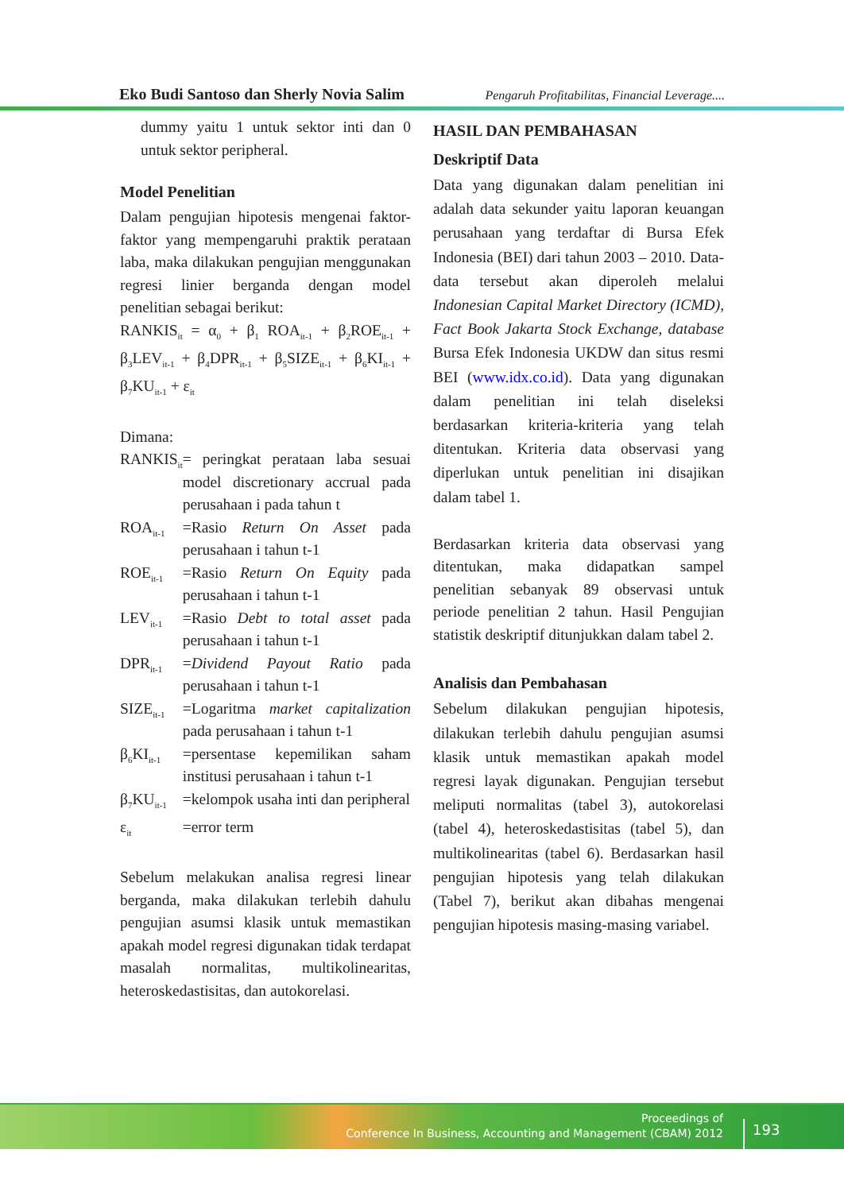Eko Budi Santoso dan Sherly Novia Salim Pengaruh Profitabilitas, Financial Leverage....
dummy yaitu 1 untuk sektor inti dan 0 untuk sektor peripheral.
Model Penelitian
Dalam pengujian hipotesis mengenai faktor-faktor yang mempengaruhi praktik perataan laba, maka dilakukan pengujian menggunakan regresi linier berganda dengan model penelitian sebagai berikut:
RANKIS<sub>it</sub> = α<sub>0</sub> + β<sub>1</sub> ROA<sub>it-1</sub> + β<sub>2</sub>ROE<sub>it-1</sub> + β<sub>3</sub>LEV<sub>it-1</sub> + β<sub>4</sub>DPR<sub>it-1</sub> + β<sub>5</sub>SIZE<sub>it-1</sub> + β<sub>6</sub>KI<sub>it-1</sub> + β<sub>7</sub>KU<sub>it-1</sub> + ε<sub>it</sub>
Dimana:
| RANKIS<sub>it</sub> | = peringkat perataan laba sesuai model discretionary accrual pada perusahaan i pada tahun t |
| ROA<sub>it-1</sub> | =Rasio Return On Asset pada perusahaan i tahun t-1 |
| ROE<sub>it-1</sub> | =Rasio Return On Equity pada perusahaan i tahun t-1 |
| LEV<sub>it-1</sub> | =Rasio Debt to total asset pada perusahaan i tahun t-1 |
| DPR<sub>it-1</sub> | = Dividend Payout Ratio pada perusahaan i tahun t-1 |
| SIZE<sub>it-1</sub> | =Logaritma market capitalization pada perusahaan i tahun t-1 |
| β<sub>6</sub>KI<sub>it-1</sub> | =persentase kepemilikan saham institusi perusahaan i tahun t-1 |
| β<sub>7</sub>KU<sub>it-1</sub> | =kelompok usaha inti dan peripheral |
| ε<sub>it</sub> | =error term |
Sebelum melakukan analisa regresi linear berganda, maka dilakukan terlebih dahulu pengujian asumsi klasik untuk memastikan apakah model regresi digunakan tidak terdapat masalah normalitas, multikolinearitas, heteroskedastisitas, dan autokorelasi.
HASIL DAN PEMBAHASAN
Deskriptif Data
Data yang digunakan dalam penelitian ini adalah data sekunder yaitu laporan keuangan perusahaan yang terdaftar di Bursa Efek Indonesia (BEI) dari tahun 2003 – 2010. Data-data tersebut akan diperoleh melalui Indonesian Capital Market Directory (ICMD), Fact Book Jakarta Stock Exchange, database Bursa Efek Indonesia UKDW dan situs resmi BEI (www.idx.co.id). Data yang digunakan dalam penelitian ini telah diseleksi berdasarkan kriteria-kriteria yang telah ditentukan. Kriteria data observasi yang diperlukan untuk penelitian ini disajikan dalam tabel 1.
Berdasarkan kriteria data observasi yang ditentukan, maka didapatkan sampel penelitian sebanyak 89 observasi untuk periode penelitian 2 tahun. Hasil Pengujian statistik deskriptif ditunjukkan dalam tabel 2.
Analisis dan Pembahasan
Sebelum dilakukan pengujian hipotesis, dilakukan terlebih dahulu pengujian asumsi klasik untuk memastikan apakah model regresi layak digunakan. Pengujian tersebut meliputi normalitas (tabel 3), autokorelasi (tabel 4), heteroskedastisitas (tabel 5), dan multikolinearitas (tabel 6). Berdasarkan hasil pengujian hipotesis yang telah dilakukan (Tabel 7), berikut akan dibahas mengenai pengujian hipotesis masing-masing variabel.
Proceedings of
Conference In Business, Accounting and Management (CBAM) 2012
193